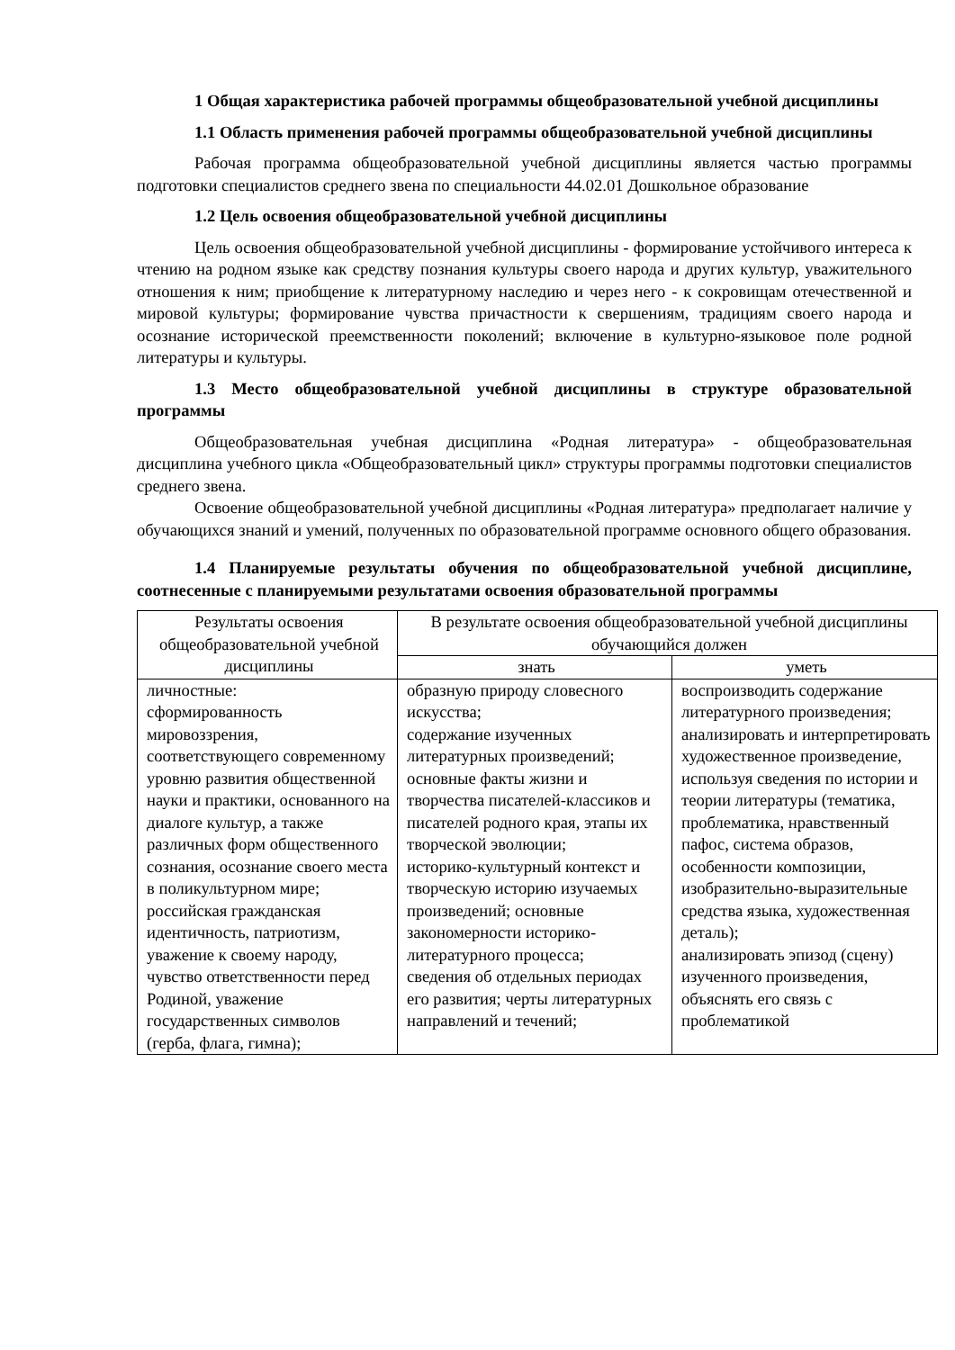1 Общая характеристика рабочей программы общеобразовательной учебной дисциплины
1.1 Область применения рабочей программы общеобразовательной учебной дисциплины
Рабочая программа общеобразовательной учебной дисциплины является частью программы подготовки специалистов среднего звена по специальности 44.02.01 Дошкольное образование
1.2 Цель освоения общеобразовательной учебной дисциплины
Цель освоения общеобразовательной учебной дисциплины - формирование устойчивого интереса к чтению на родном языке как средству познания культуры своего народа и других культур, уважительного отношения к ним; приобщение к литературному наследию и через него - к сокровищам отечественной и мировой культуры; формирование чувства причастности к свершениям, традициям своего народа и осознание исторической преемственности поколений; включение в культурно-языковое поле родной литературы и культуры.
1.3 Место общеобразовательной учебной дисциплины в структуре образовательной программы
Общеобразовательная учебная дисциплина «Родная литература» - общеобразовательная дисциплина учебного цикла «Общеобразовательный цикл» структуры программы подготовки специалистов среднего звена.
Освоение общеобразовательной учебной дисциплины «Родная литература» предполагает наличие у обучающихся знаний и умений, полученных по образовательной программе основного общего образования.
1.4 Планируемые результаты обучения по общеобразовательной учебной дисциплине, соотнесенные с планируемыми результатами освоения образовательной программы
| Результаты освоения общеобразовательной учебной дисциплины | В результате освоения общеобразовательной учебной дисциплины обучающийся должен | |
| --- | --- | --- |
| | знать | уметь |
| личностные: сформированность мировоззрения, соответствующего современному уровню развития общественной науки и практики, основанного на диалоге культур, а также различных форм общественного сознания, осознание своего места в поликультурном мире; российская гражданская идентичность, патриотизм, уважение к своему народу, чувство ответственности перед Родиной, уважение государственных символов (герба, флага, гимна); | образную природу словесного искусства; содержание изученных литературных произведений; основные факты жизни и творчества писателей-классиков и писателей родного края, этапы их творческой эволюции; историко-культурный контекст и творческую историю изучаемых произведений; основные закономерности историко-литературного процесса; сведения об отдельных периодах его развития; черты литературных направлений и течений; | воспроизводить содержание литературного произведения; анализировать и интерпретировать художественное произведение, используя сведения по истории и теории литературы (тематика, проблематика, нравственный пафос, система образов, особенности композиции, изобразительно-выразительные средства языка, художественная деталь); анализировать эпизод (сцену) изученного произведения, объяснять его связь с проблематикой |